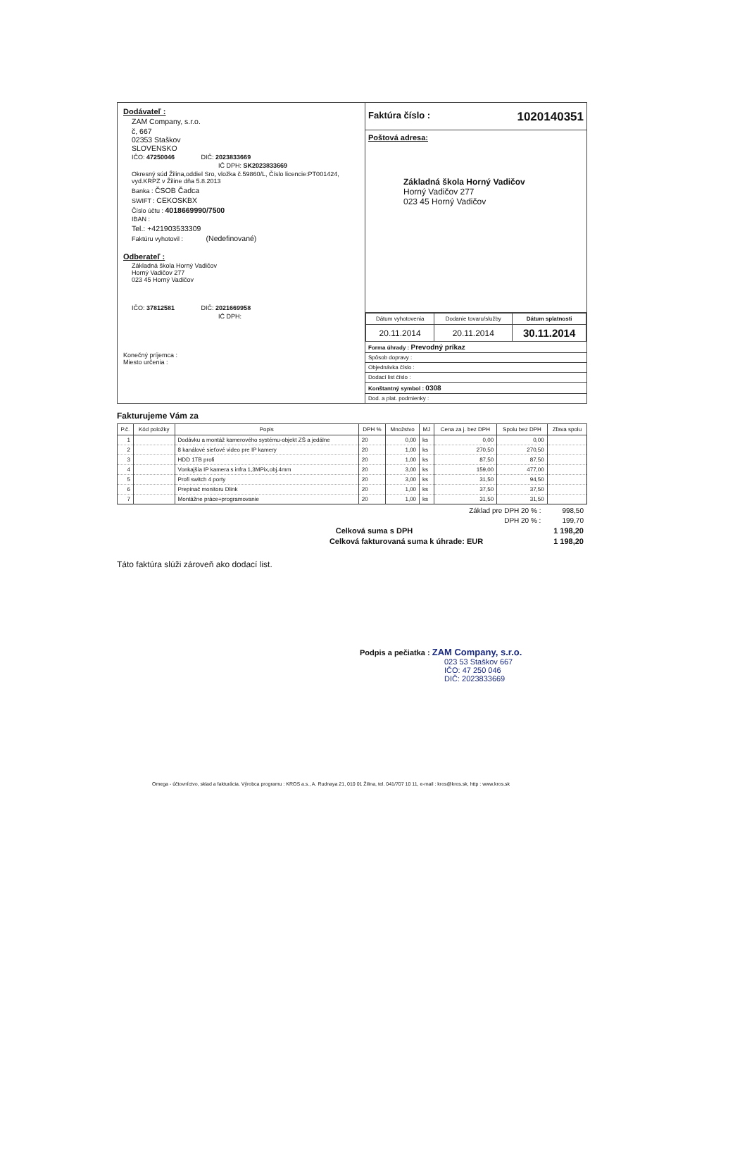Dodávateľ :
ZAM Company, s.r.o.
č, 667
02353 Staškov
SLOVENSKO
IČO: 47250046 DIČ: 2023833669
IČ DPH: SK2023833669
Okresný súd Žilina,oddiel Sro, vložka č.59860/L, Číslo licencie:PT001424, vyd.KRPZ v Žiline dňa 5.8.2013
Banka : ČSOB Čadca
SWIFT : CEKOSKBX
Číslo účtu : 4018669990/7500
IBAN :
Tel.: +421903533309
Faktúru vyhotovil : (Nedefinované)
Odberateľ :
Základná škola Horný Vadičov
Horný Vadičov 277
023 45 Horný Vadičov
IČO: 37812581 DIČ: 2021669958
IČ DPH:
Konečný príjemca :
Miesto určenia :
Faktúra číslo : 1020140351
Poštová adresa:
Základná škola Horný Vadičov
Horný Vadičov 277
023 45 Horný Vadičov
| Dátum vyhotovenia | Dodanie tovaru/služby | Dátum splatnosti |
| 20.11.2014 | 20.11.2014 | 30.11.2014 |
Forma úhrady : Prevodný príkaz
Spôsob dopravy :
Objednávka číslo :
Dodací list číslo :
Konštantný symbol : 0308
Dod. a plat. podmienky :
Fakturujeme Vám za
| P.č. | Kód položky | Popis | DPH % | Množstvo | MJ | Cena za j. bez DPH | Spolu bez DPH | Zľava spolu |
| --- | --- | --- | --- | --- | --- | --- | --- | --- |
| 1 | | Dodávku a montáž kamerového systému-objekt ZŠ a jedálne | 20 | 0,00 | ks | 0,00 | 0,00 | |
| 2 | | 8 kanálové sieťové video pre IP kamery | 20 | 1,00 | ks | 270,50 | 270,50 | |
| 3 | | HDD 1TB profi | 20 | 1,00 | ks | 87,50 | 87,50 | |
| 4 | | Vonkajšia IP kamera s infra 1,3MPix,obj.4mm | 20 | 3,00 | ks | 159,00 | 477,00 | |
| 5 | | Profi switch 4 porty | 20 | 3,00 | ks | 31,50 | 94,50 | |
| 6 | | Prepinač monitoru Dlink | 20 | 1,00 | ks | 37,50 | 37,50 | |
| 7 | | Montážne práce+programovanie | 20 | 1,00 | ks | 31,50 | 31,50 | |
Základ pre DPH 20 % : 998,50
DPH 20 % : 199,70
Celková suma s DPH 1 198,20
Celková fakturovaná suma k úhrade: EUR 1 198,20
Táto faktúra slúži zároveň ako dodací list.
Podpis a pečiatka : ZAM Company, s.r.o.
023 53 Staškov 667
IČO: 47 250 046
DIČ: 2023833669
Omega - účtovníctvo, sklad a fakturácia. Výrobca programu : KROS a.s., A. Rudnaya 21, 010 01 Žilina, tel. 041/707 10 11, e-mail : kros@kros.sk, http : www.kros.sk